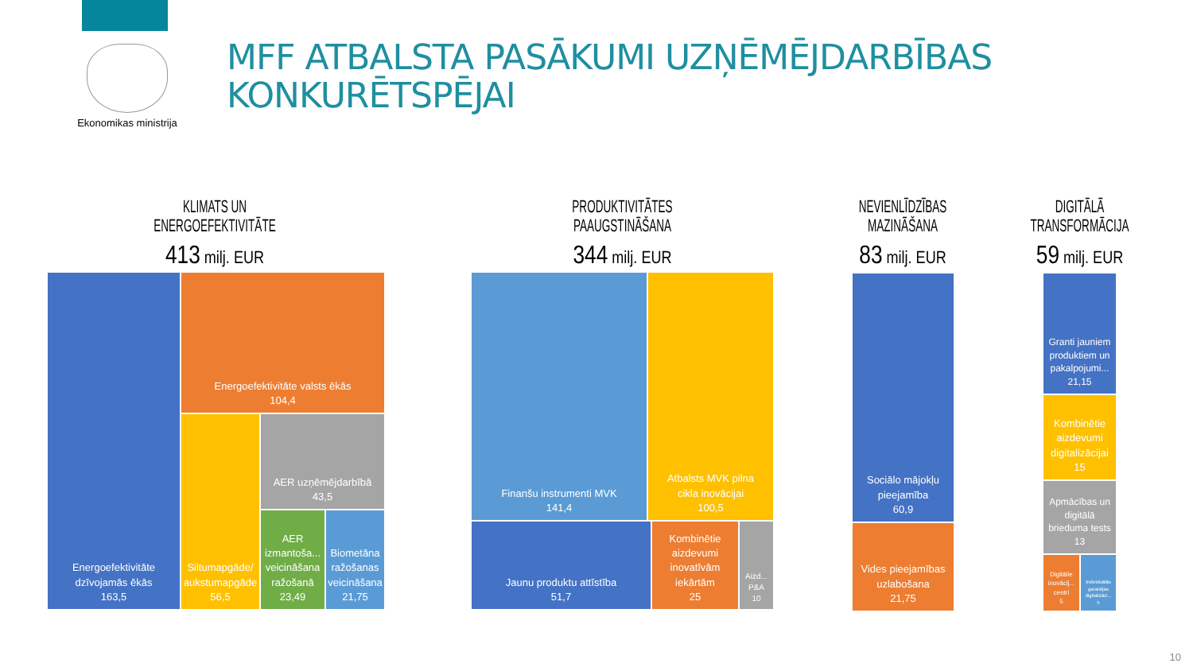Ekonomikas ministrija
MFF ATBALSTA PASĀKUMI UZŅĒMĒJDARBĪBAS
KONKURĒTSPĒJAI
KLIMATS UN ENERGOEFEKTIVITĀTE
413 milj. EUR
Energoefektivitāte
dzīvojamās ēkās
163,5
Energoefektivitāte valsts ēkās
104,4
Siltumapgāde/
aukstumapgāde
56,5
AER uzņēmējdarbībā
43,5
AER izmantoša...
veicināšana
ražošanā
23,49
Biometāna
ražošanas
veicināšana
21,75
PRODUKTIVITĀTES PAAUGSTINĀŠANA
344 milj. EUR
Finanšu instrumenti MVK
141,4
Atbalsts MVK pilna
cikla inovācijai
100,5
Jaunu produktu attīstība
51,7
Kombinētie
aizdevumi
inovatīvām
iekārtām
25
Aizd...
P&A
10
NEVIENLĪDZĪBAS MAZINĀŠANA
83 milj. EUR
Sociālo mājokļu
pieejamība
60,9
Vides pieejamības
uzlabošana
21,75
DIGITĀLĀ TRANSFORMĀCIJA
59 milj. EUR
Granti jauniem
produktiem un
pakalpojumi...
21,15
Kombinētie
aizdevumi
digitalizācijai
15
Apmācības un
digitālā
brieduma tests
13
Digitālie
inovācij...
centri
5
Individuālās
garantijas
digitalizāci...
5
10